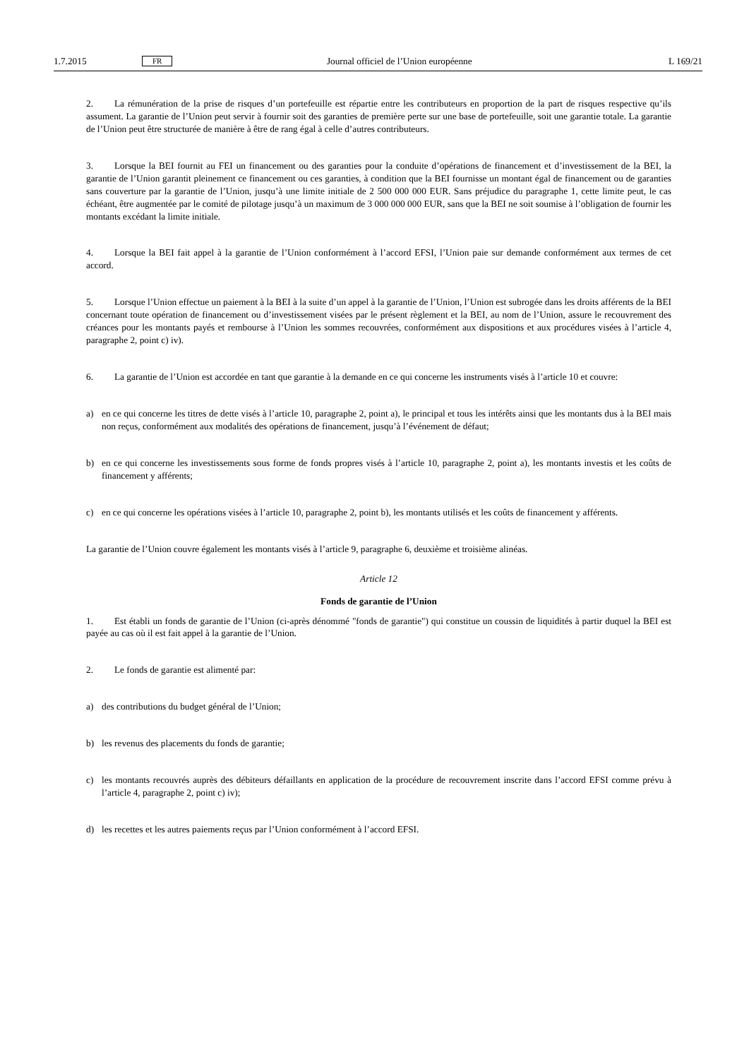1.7.2015 FR Journal officiel de l’Union européenne L 169/21
2. La rémunération de la prise de risques d’un portefeuille est répartie entre les contributeurs en proportion de la part de risques respective qu’ils assument. La garantie de l’Union peut servir à fournir soit des garanties de première perte sur une base de portefeuille, soit une garantie totale. La garantie de l’Union peut être structurée de manière à être de rang égal à celle d’autres contributeurs.
3. Lorsque la BEI fournit au FEI un financement ou des garanties pour la conduite d’opérations de financement et d’investissement de la BEI, la garantie de l’Union garantit pleinement ce financement ou ces garanties, à condition que la BEI fournisse un montant égal de financement ou de garanties sans couverture par la garantie de l’Union, jusqu’à une limite initiale de 2 500 000 000 EUR. Sans préjudice du paragraphe 1, cette limite peut, le cas échéant, être augmentée par le comité de pilotage jusqu’à un maximum de 3 000 000 000 EUR, sans que la BEI ne soit soumise à l’obligation de fournir les montants excédant la limite initiale.
4. Lorsque la BEI fait appel à la garantie de l’Union conformément à l’accord EFSI, l’Union paie sur demande conformément aux termes de cet accord.
5. Lorsque l’Union effectue un paiement à la BEI à la suite d’un appel à la garantie de l’Union, l’Union est subrogée dans les droits afférents de la BEI concernant toute opération de financement ou d’investissement visées par le présent règlement et la BEI, au nom de l’Union, assure le recouvrement des créances pour les montants payés et rembourse à l’Union les sommes recouvrées, conformément aux dispositions et aux procédures visées à l’article 4, paragraphe 2, point c) iv).
6. La garantie de l’Union est accordée en tant que garantie à la demande en ce qui concerne les instruments visés à l’article 10 et couvre:
a) en ce qui concerne les titres de dette visés à l’article 10, paragraphe 2, point a), le principal et tous les intérêts ainsi que les montants dus à la BEI mais non reçus, conformément aux modalités des opérations de financement, jusqu’à l’événement de défaut;
b) en ce qui concerne les investissements sous forme de fonds propres visés à l’article 10, paragraphe 2, point a), les montants investis et les coûts de financement y afférents;
c) en ce qui concerne les opérations visées à l’article 10, paragraphe 2, point b), les montants utilisés et les coûts de financement y afférents.
La garantie de l’Union couvre également les montants visés à l’article 9, paragraphe 6, deuxième et troisième alinéas.
Article 12
Fonds de garantie de l’Union
1. Est établi un fonds de garantie de l’Union (ci-après dénommé "fonds de garantie") qui constitue un coussin de liquidités à partir duquel la BEI est payée au cas où il est fait appel à la garantie de l’Union.
2. Le fonds de garantie est alimenté par:
a) des contributions du budget général de l’Union;
b) les revenus des placements du fonds de garantie;
c) les montants recouvrés auprès des débiteurs défaillants en application de la procédure de recouvrement inscrite dans l’accord EFSI comme prévu à l’article 4, paragraphe 2, point c) iv);
d) les recettes et les autres paiements reçus par l’Union conformément à l’accord EFSI.